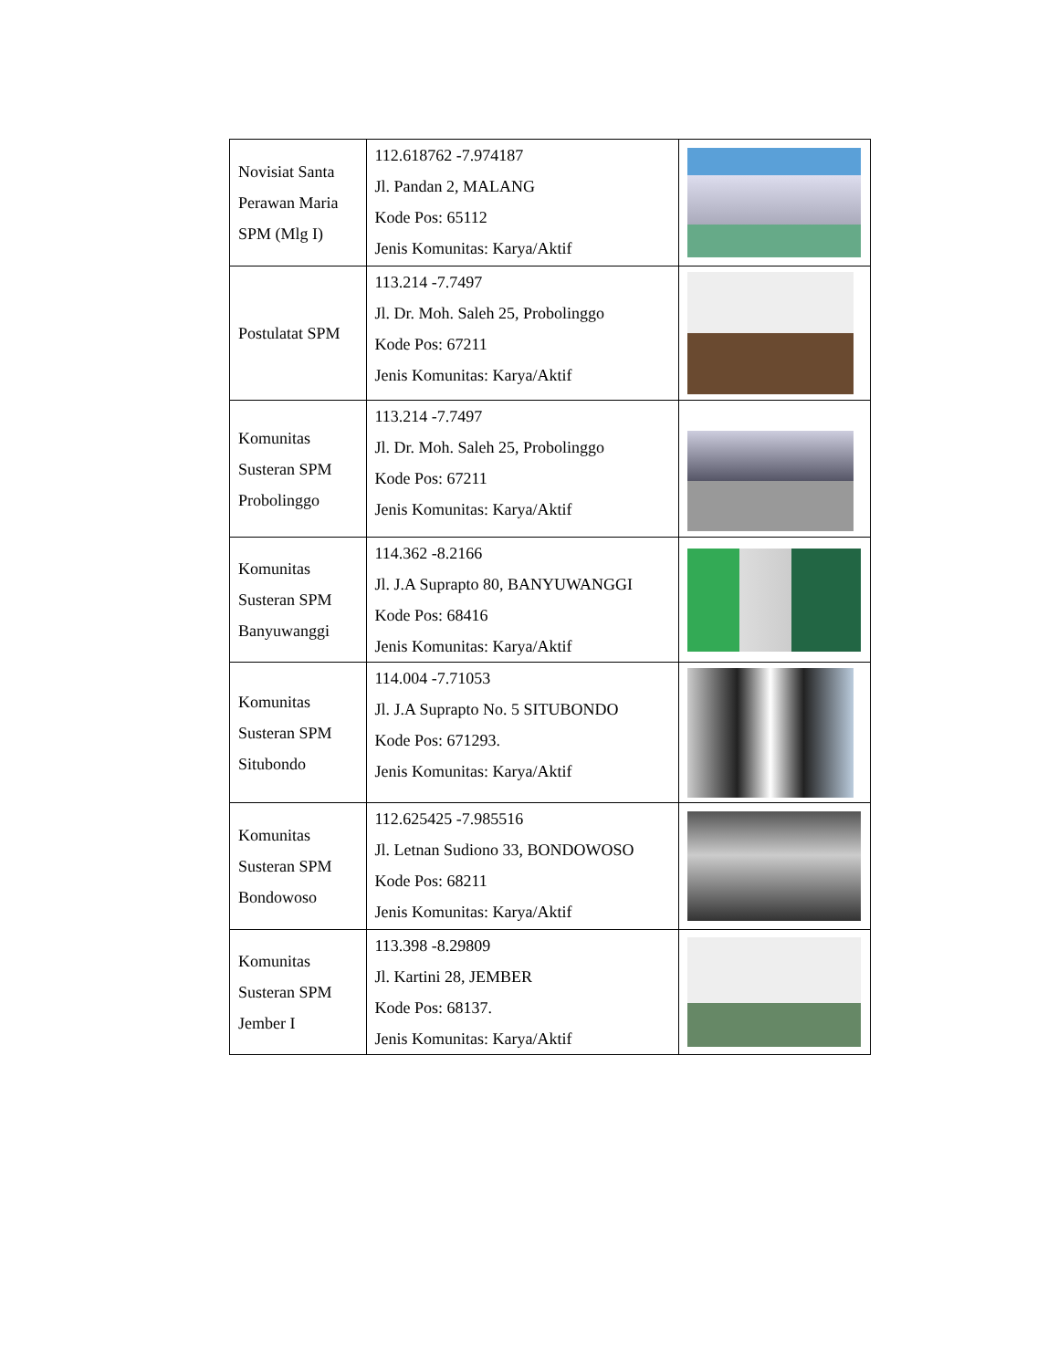| Novisiat Santa Perawan Maria SPM (Mlg I) | 112.618762 -7.974187 Jl. Pandan 2, MALANG Kode Pos: 65112 Jenis Komunitas: Karya/Aktif | |
| Postulatat SPM | 113.214 -7.7497 Jl. Dr. Moh. Saleh 25, Probolinggo Kode Pos: 67211 Jenis Komunitas: Karya/Aktif | |
| Komunitas Susteran SPM Probolinggo | 113.214 -7.7497 Jl. Dr. Moh. Saleh 25, Probolinggo Kode Pos: 67211 Jenis Komunitas: Karya/Aktif | |
| Komunitas Susteran SPM Banyuwanggi | 114.362 -8.2166 Jl. J.A Suprapto 80, BANYUWANGGI Kode Pos: 68416 Jenis Komunitas: Karya/Aktif | |
| Komunitas Susteran SPM Situbondo | 114.004 -7.71053 Jl. J.A Suprapto No. 5 SITUBONDO Kode Pos: 671293. Jenis Komunitas: Karya/Aktif | |
| Komunitas Susteran SPM Bondowoso | 112.625425 -7.985516 Jl. Letnan Sudiono 33, BONDOWOSO Kode Pos: 68211 Jenis Komunitas: Karya/Aktif | |
| Komunitas Susteran SPM Jember I | 113.398 -8.29809 Jl. Kartini 28, JEMBER Kode Pos: 68137. Jenis Komunitas: Karya/Aktif | |